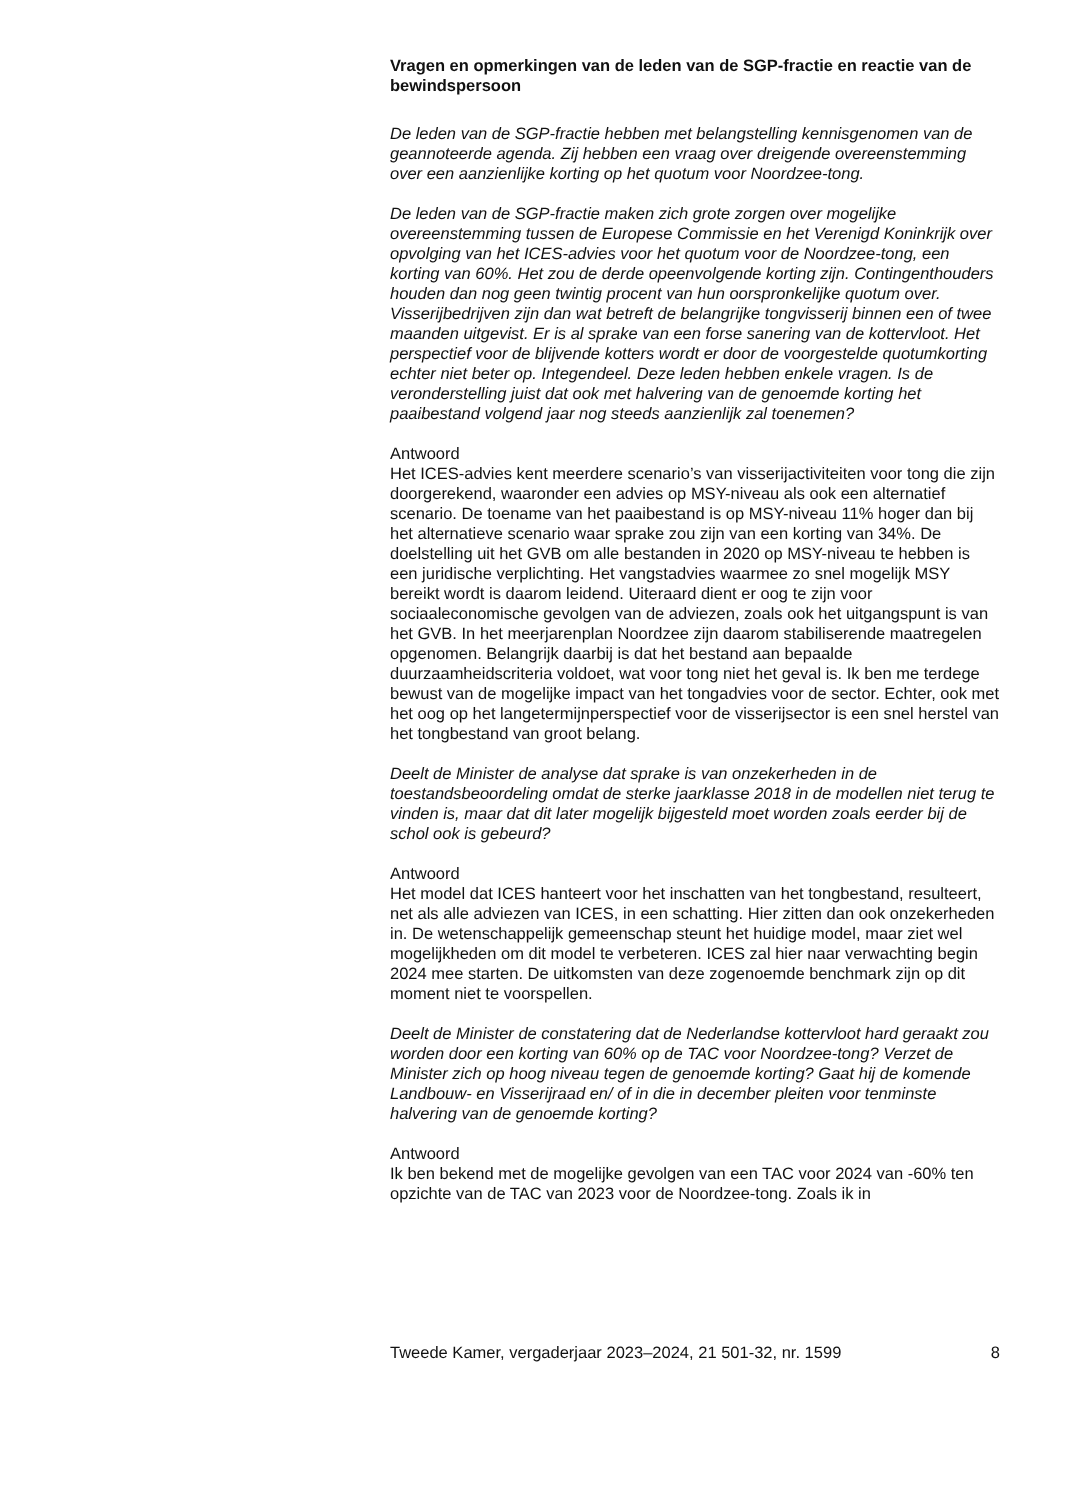Vragen en opmerkingen van de leden van de SGP-fractie en reactie van de bewindspersoon
De leden van de SGP-fractie hebben met belangstelling kennisgenomen van de geannoteerde agenda. Zij hebben een vraag over dreigende overeenstemming over een aanzienlijke korting op het quotum voor Noordzee-tong.
De leden van de SGP-fractie maken zich grote zorgen over mogelijke overeenstemming tussen de Europese Commissie en het Verenigd Koninkrijk over opvolging van het ICES-advies voor het quotum voor de Noordzee-tong, een korting van 60%. Het zou de derde opeenvolgende korting zijn. Contingenthouders houden dan nog geen twintig procent van hun oorspronkelijke quotum over. Visserijbedrijven zijn dan wat betreft de belangrijke tongvisserij binnen een of twee maanden uitgevist. Er is al sprake van een forse sanering van de kottervloot. Het perspectief voor de blijvende kotters wordt er door de voorgestelde quotumkorting echter niet beter op. Integendeel. Deze leden hebben enkele vragen. Is de veronderstelling juist dat ook met halvering van de genoemde korting het paaibestand volgend jaar nog steeds aanzienlijk zal toenemen?
Antwoord
Het ICES-advies kent meerdere scenario’s van visserijactiviteiten voor tong die zijn doorgerekend, waaronder een advies op MSY-niveau als ook een alternatief scenario. De toename van het paaibestand is op MSY-niveau 11% hoger dan bij het alternatieve scenario waar sprake zou zijn van een korting van 34%. De doelstelling uit het GVB om alle bestanden in 2020 op MSY-niveau te hebben is een juridische verplichting. Het vangstadvies waarmee zo snel mogelijk MSY bereikt wordt is daarom leidend. Uiteraard dient er oog te zijn voor sociaaleconomische gevolgen van de adviezen, zoals ook het uitgangspunt is van het GVB. In het meerjarenplan Noordzee zijn daarom stabiliserende maatregelen opgenomen. Belangrijk daarbij is dat het bestand aan bepaalde duurzaamheidscriteria voldoet, wat voor tong niet het geval is. Ik ben me terdege bewust van de mogelijke impact van het tongadvies voor de sector. Echter, ook met het oog op het langetermijnperspectief voor de visserijsector is een snel herstel van het tongbestand van groot belang.
Deelt de Minister de analyse dat sprake is van onzekerheden in de toestandsbeoordeling omdat de sterke jaarklasse 2018 in de modellen niet terug te vinden is, maar dat dit later mogelijk bijgesteld moet worden zoals eerder bij de schol ook is gebeurd?
Antwoord
Het model dat ICES hanteert voor het inschatten van het tongbestand, resulteert, net als alle adviezen van ICES, in een schatting. Hier zitten dan ook onzekerheden in. De wetenschappelijk gemeenschap steunt het huidige model, maar ziet wel mogelijkheden om dit model te verbeteren. ICES zal hier naar verwachting begin 2024 mee starten. De uitkomsten van deze zogenoemde benchmark zijn op dit moment niet te voorspellen.
Deelt de Minister de constatering dat de Nederlandse kottervloot hard geraakt zou worden door een korting van 60% op de TAC voor Noordzee-tong? Verzet de Minister zich op hoog niveau tegen de genoemde korting? Gaat hij de komende Landbouw- en Visserijraad en/ of in die in december pleiten voor tenminste halvering van de genoemde korting?
Antwoord
Ik ben bekend met de mogelijke gevolgen van een TAC voor 2024 van -60% ten opzichte van de TAC van 2023 voor de Noordzee-tong. Zoals ik in
Tweede Kamer, vergaderjaar 2023–2024, 21 501-32, nr. 1599 8